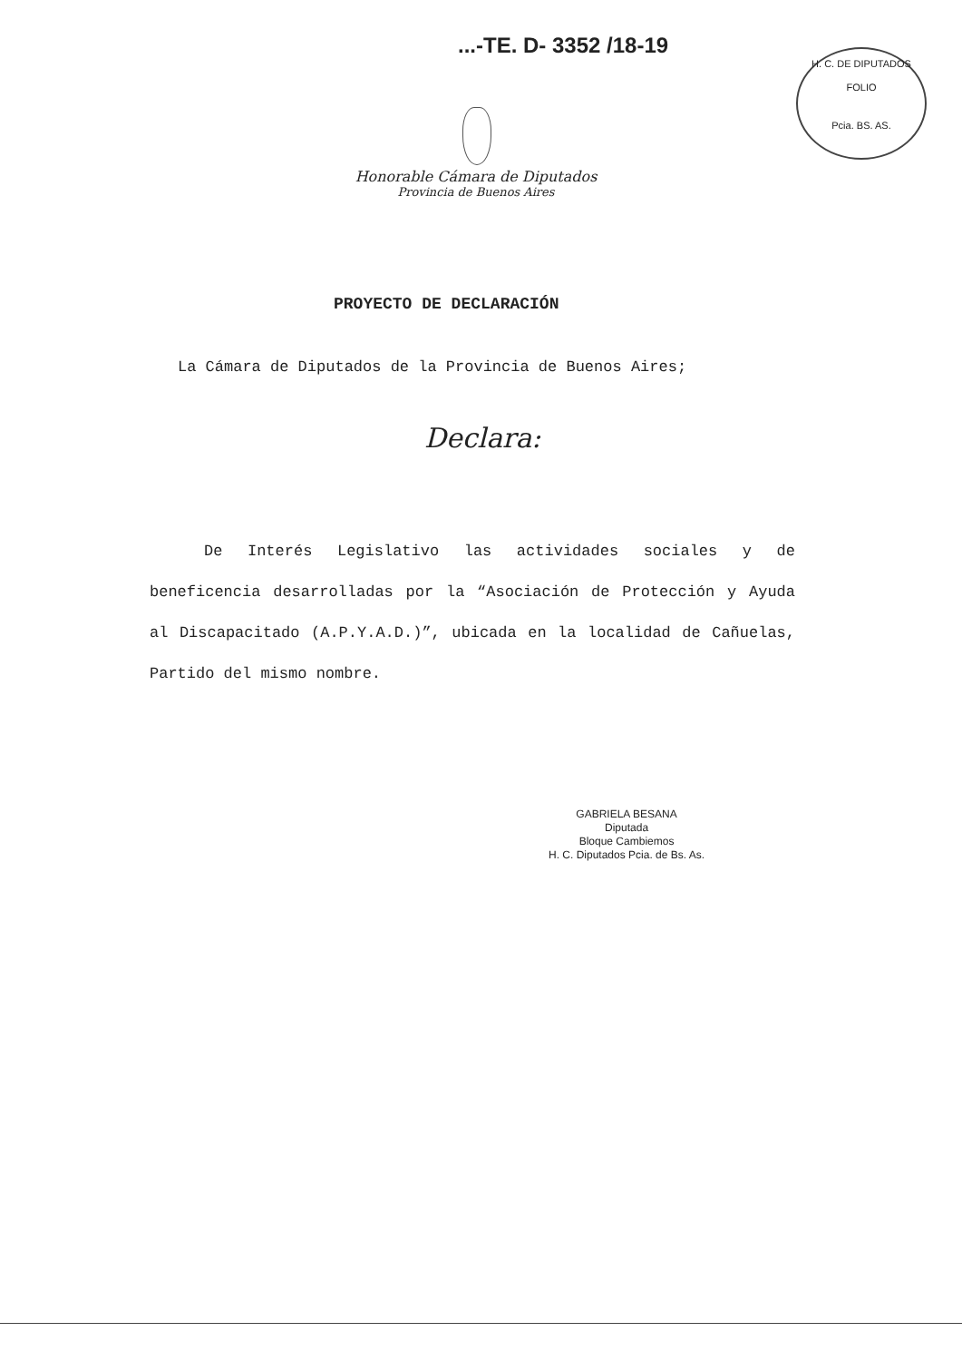...-TE. D- 3352 /18-19
H. C. DE DIPUTADOS
FOLIO
Pcia. BS. AS.
Honorable Cámara de Diputados
Provincia de Buenos Aires
PROYECTO DE DECLARACIÓN
La Cámara de Diputados de la Provincia de Buenos Aires;
Declara:
De Interés Legislativo las actividades sociales y de beneficencia desarrolladas por la “Asociación de Protección y Ayuda al Discapacitado (A.P.Y.A.D.)”, ubicada en la localidad de Cañuelas, Partido del mismo nombre.
GABRIELA BESANA
Diputada
Bloque Cambiemos
H. C. Diputados Pcia. de Bs. As.